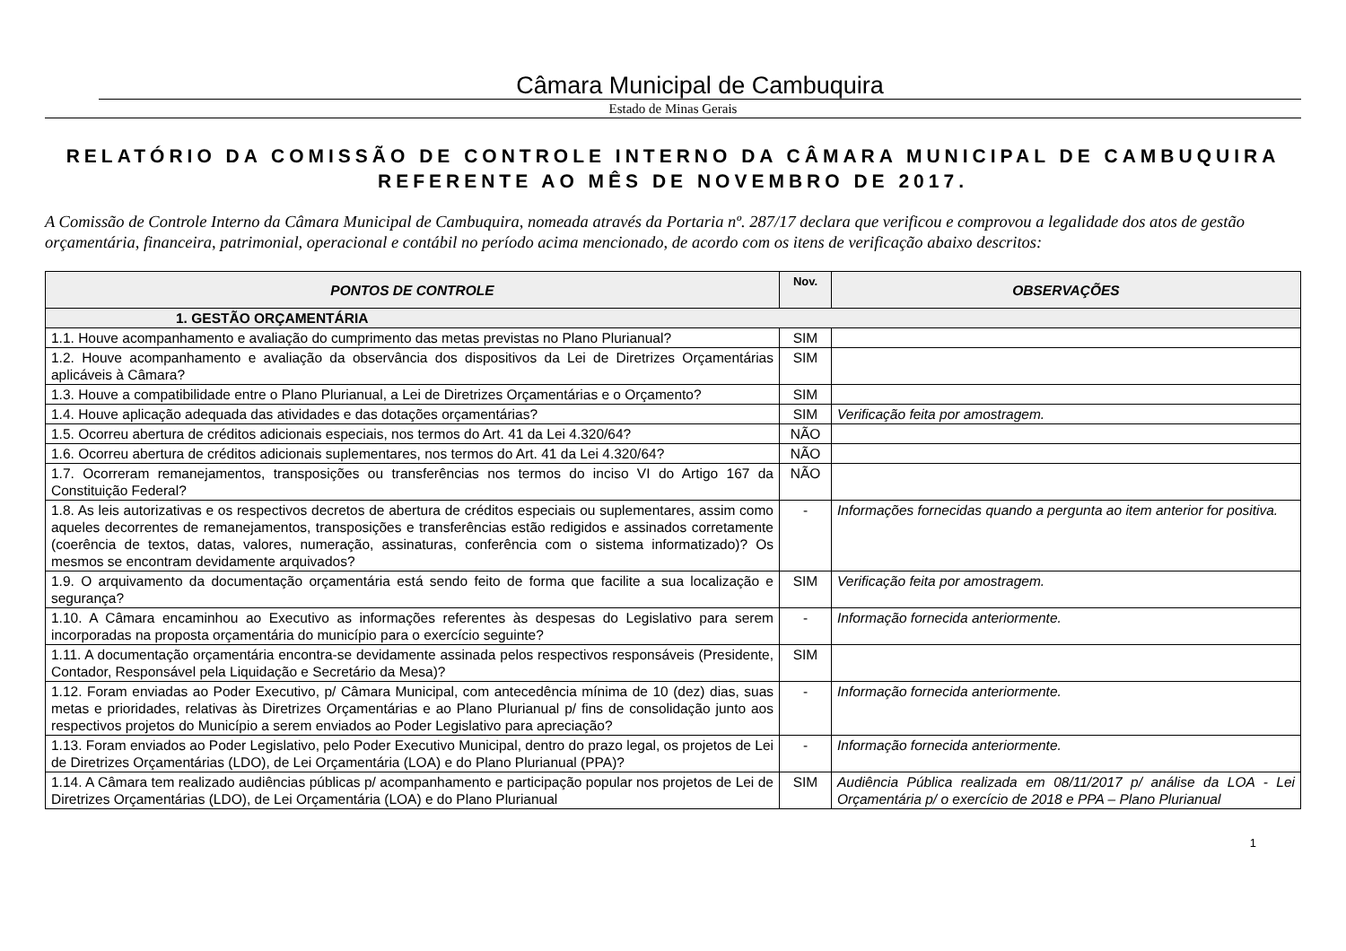Câmara Municipal de Cambuquira
Estado de Minas Gerais
RELATÓRIO DA COMISSÃO DE CONTROLE INTERNO DA CÂMARA MUNICIPAL DE CAMBUQUIRA
REFERENTE AO MÊS DE NOVEMBRO DE 2017.
A Comissão de Controle Interno da Câmara Municipal de Cambuquira, nomeada através da Portaria nº. 287/17 declara que verificou e comprovou a legalidade dos atos de gestão orçamentária, financeira, patrimonial, operacional e contábil no período acima mencionado, de acordo com os itens de verificação abaixo descritos:
| PONTOS DE CONTROLE | Nov. | OBSERVAÇÕES |
| --- | --- | --- |
| 1. GESTÃO ORÇAMENTÁRIA | | |
| 1.1. Houve acompanhamento e avaliação do cumprimento das metas previstas no Plano Plurianual? | SIM | |
| 1.2. Houve acompanhamento e avaliação da observância dos dispositivos da Lei de Diretrizes Orçamentárias aplicáveis à Câmara? | SIM | |
| 1.3. Houve a compatibilidade entre o Plano Plurianual, a Lei de Diretrizes Orçamentárias e o Orçamento? | SIM | |
| 1.4. Houve aplicação adequada das atividades e das dotações orçamentárias? | SIM | Verificação feita por amostragem. |
| 1.5. Ocorreu abertura de créditos adicionais especiais, nos termos do Art. 41 da Lei 4.320/64? | NÃO | |
| 1.6. Ocorreu abertura de créditos adicionais suplementares, nos termos do Art. 41 da Lei 4.320/64? | NÃO | |
| 1.7. Ocorreram remanejamentos, transposições ou transferências nos termos do inciso VI do Artigo 167 da Constituição Federal? | NÃO | |
| 1.8. As leis autorizativas e os respectivos decretos de abertura de créditos especiais ou suplementares, assim como aqueles decorrentes de remanejamentos, transposições e transferências estão redigidos e assinados corretamente (coerência de textos, datas, valores, numeração, assinaturas, conferência com o sistema informatizado)? Os mesmos se encontram devidamente arquivados? | - | Informações fornecidas quando a pergunta ao item anterior for positiva. |
| 1.9. O arquivamento da documentação orçamentária está sendo feito de forma que facilite a sua localização e segurança? | SIM | Verificação feita por amostragem. |
| 1.10. A Câmara encaminhou ao Executivo as informações referentes às despesas do Legislativo para serem incorporadas na proposta orçamentária do município para o exercício seguinte? | - | Informação fornecida anteriormente. |
| 1.11. A documentação orçamentária encontra-se devidamente assinada pelos respectivos responsáveis (Presidente, Contador, Responsável pela Liquidação e Secretário da Mesa)? | SIM | |
| 1.12. Foram enviadas ao Poder Executivo, p/ Câmara Municipal, com antecedência mínima de 10 (dez) dias, suas metas e prioridades, relativas às Diretrizes Orçamentárias e ao Plano Plurianual p/ fins de consolidação junto aos respectivos projetos do Município a serem enviados ao Poder Legislativo para apreciação? | - | Informação fornecida anteriormente. |
| 1.13. Foram enviados ao Poder Legislativo, pelo Poder Executivo Municipal, dentro do prazo legal, os projetos de Lei de Diretrizes Orçamentárias (LDO), de Lei Orçamentária (LOA) e do Plano Plurianual (PPA)? | - | Informação fornecida anteriormente. |
| 1.14. A Câmara tem realizado audiências públicas p/ acompanhamento e participação popular nos projetos de Lei de Diretrizes Orçamentárias (LDO), de Lei Orçamentária (LOA) e do Plano Plurianual | SIM | Audiência Pública realizada em 08/11/2017 p/ análise da LOA - Lei Orçamentária p/ o exercício de 2018 e PPA – Plano Plurianual |
1